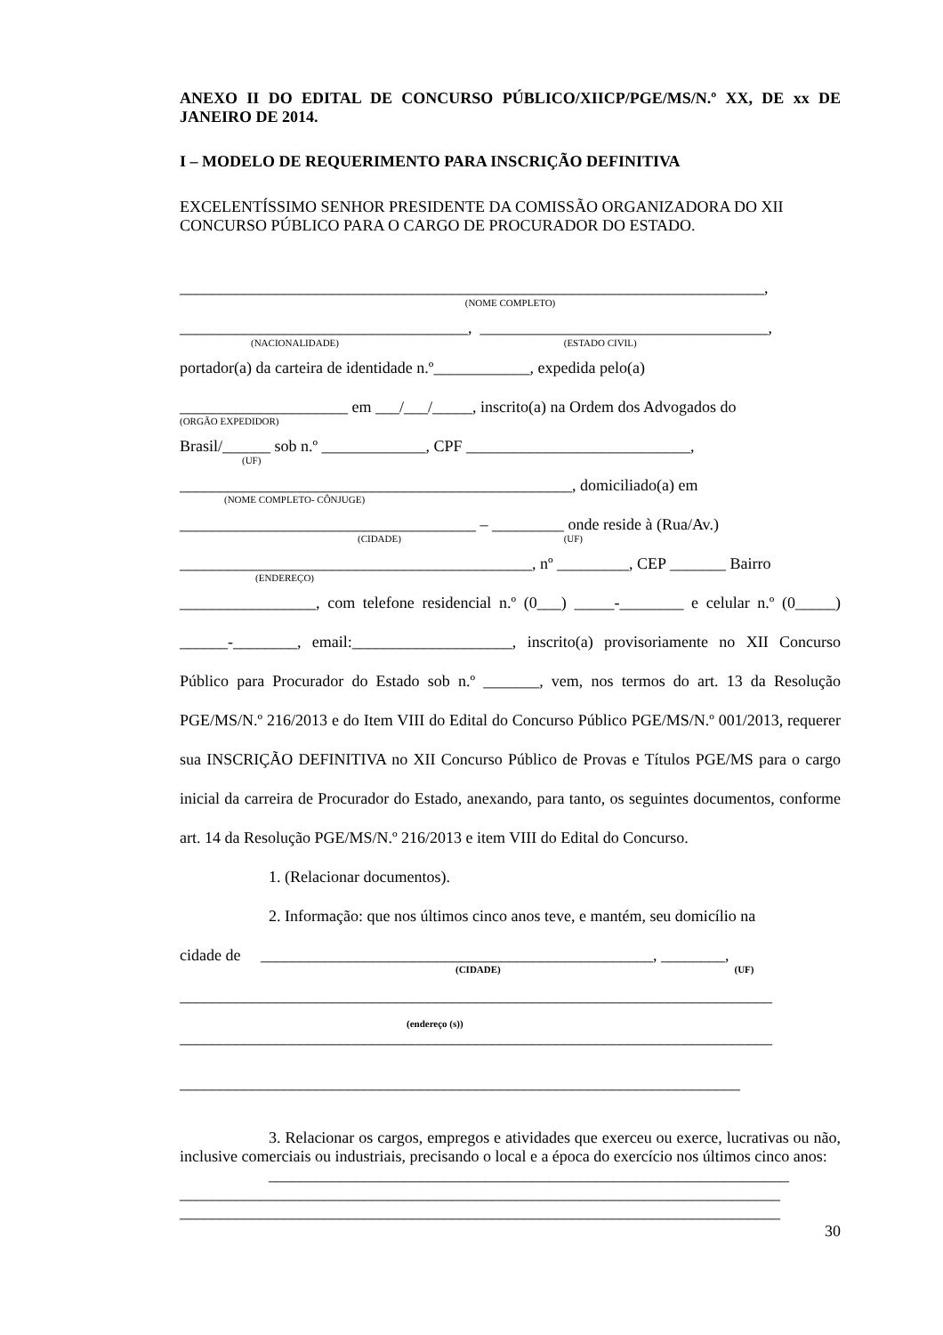ANEXO II DO EDITAL DE CONCURSO PÚBLICO/XIICP/PGE/MS/N.º XX, DE xx DE JANEIRO DE 2014.
I – MODELO DE REQUERIMENTO PARA INSCRIÇÃO DEFINITIVA
EXCELENTÍSSIMO SENHOR PRESIDENTE DA COMISSÃO ORGANIZADORA DO XII CONCURSO PÚBLICO PARA O CARGO DE PROCURADOR DO ESTADO.
_________________________________________________________________________,
(NOME COMPLETO)
____________________________________, ____________________________________,
(NACIONALIDADE) (ESTADO CIVIL)
portador(a) da carteira de identidade n.º____________, expedida pelo(a)
_____________________ em ___/___/_____, inscrito(a) na Ordem dos Advogados do
(ORGÃO EXPEDIDOR)
Brasil/______ sob n.º _____________, CPF ____________________________,
(UF)
_________________________________________________, domiciliado(a) em
(NOME COMPLETO- CÔNJUGE)
_____________________________________ – _________ onde reside à (Rua/Av.)
(CIDADE) (UF)
____________________________________________, nº _________, CEP _______ Bairro
(ENDEREÇO)
_________________, com telefone residencial n.º (0___) _____-________ e celular n.º (0_____) ______-________, email:____________________, inscrito(a) provisoriamente no XII Concurso Público para Procurador do Estado sob n.º _______, vem, nos termos do art. 13 da Resolução PGE/MS/N.º 216/2013 e do Item VIII do Edital do Concurso Público PGE/MS/N.º 001/2013, requerer sua INSCRIÇÃO DEFINITIVA no XII Concurso Público de Provas e Títulos PGE/MS para o cargo inicial da carreira de Procurador do Estado, anexando, para tanto, os seguintes documentos, conforme art. 14 da Resolução PGE/MS/N.º 216/2013 e item VIII do Edital do Concurso.
1. (Relacionar documentos).
2. Informação: que nos últimos cinco anos teve, e mantém, seu domicílio na
cidade de _________________________________________________, ________,
(CIDADE) (UF)
__________________________________________________________________________
(endereço (s))
__________________________________________________________________________
______________________________________________________________________
3. Relacionar os cargos, empregos e atividades que exerceu ou exerce, lucrativas ou não, inclusive comerciais ou industriais, precisando o local e a época do exercício nos últimos cinco anos:
_________________________________________________________________
___________________________________________________________________________
___________________________________________________________________________
30